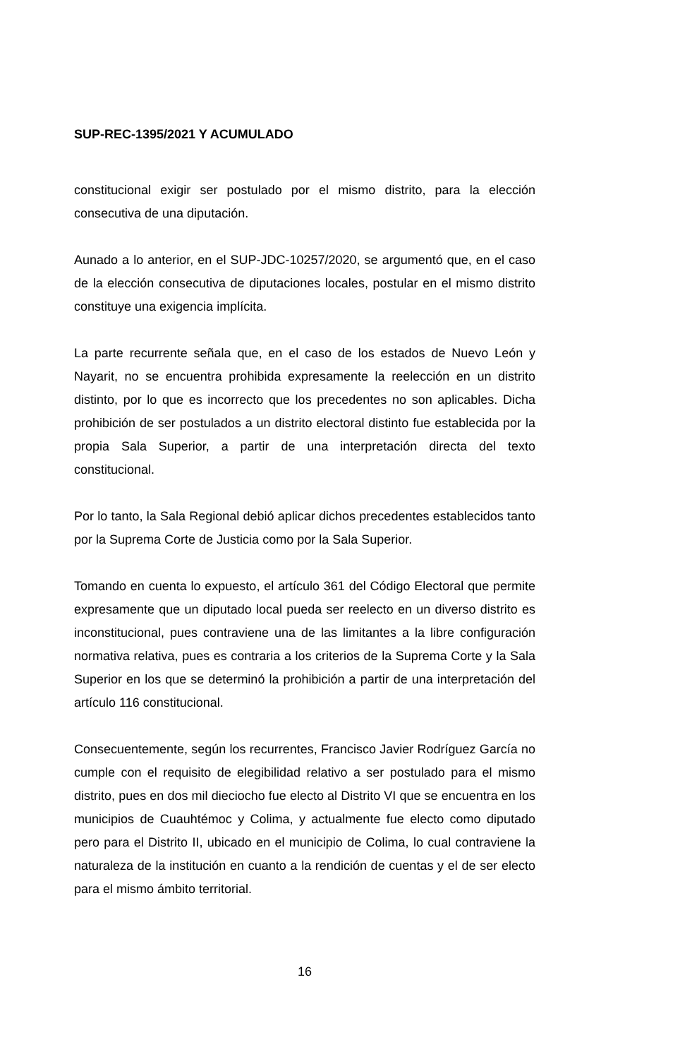SUP-REC-1395/2021 Y ACUMULADO
constitucional exigir ser postulado por el mismo distrito, para la elección consecutiva de una diputación.
Aunado a lo anterior, en el SUP-JDC-10257/2020, se argumentó que, en el caso de la elección consecutiva de diputaciones locales, postular en el mismo distrito constituye una exigencia implícita.
La parte recurrente señala que, en el caso de los estados de Nuevo León y Nayarit, no se encuentra prohibida expresamente la reelección en un distrito distinto, por lo que es incorrecto que los precedentes no son aplicables. Dicha prohibición de ser postulados a un distrito electoral distinto fue establecida por la propia Sala Superior, a partir de una interpretación directa del texto constitucional.
Por lo tanto, la Sala Regional debió aplicar dichos precedentes establecidos tanto por la Suprema Corte de Justicia como por la Sala Superior.
Tomando en cuenta lo expuesto, el artículo 361 del Código Electoral que permite expresamente que un diputado local pueda ser reelecto en un diverso distrito es inconstitucional, pues contraviene una de las limitantes a la libre configuración normativa relativa, pues es contraria a los criterios de la Suprema Corte y la Sala Superior en los que se determinó la prohibición a partir de una interpretación del artículo 116 constitucional.
Consecuentemente, según los recurrentes, Francisco Javier Rodríguez García no cumple con el requisito de elegibilidad relativo a ser postulado para el mismo distrito, pues en dos mil dieciocho fue electo al Distrito VI que se encuentra en los municipios de Cuauhtémoc y Colima, y actualmente fue electo como diputado pero para el Distrito II, ubicado en el municipio de Colima, lo cual contraviene la naturaleza de la institución en cuanto a la rendición de cuentas y el de ser electo para el mismo ámbito territorial.
16